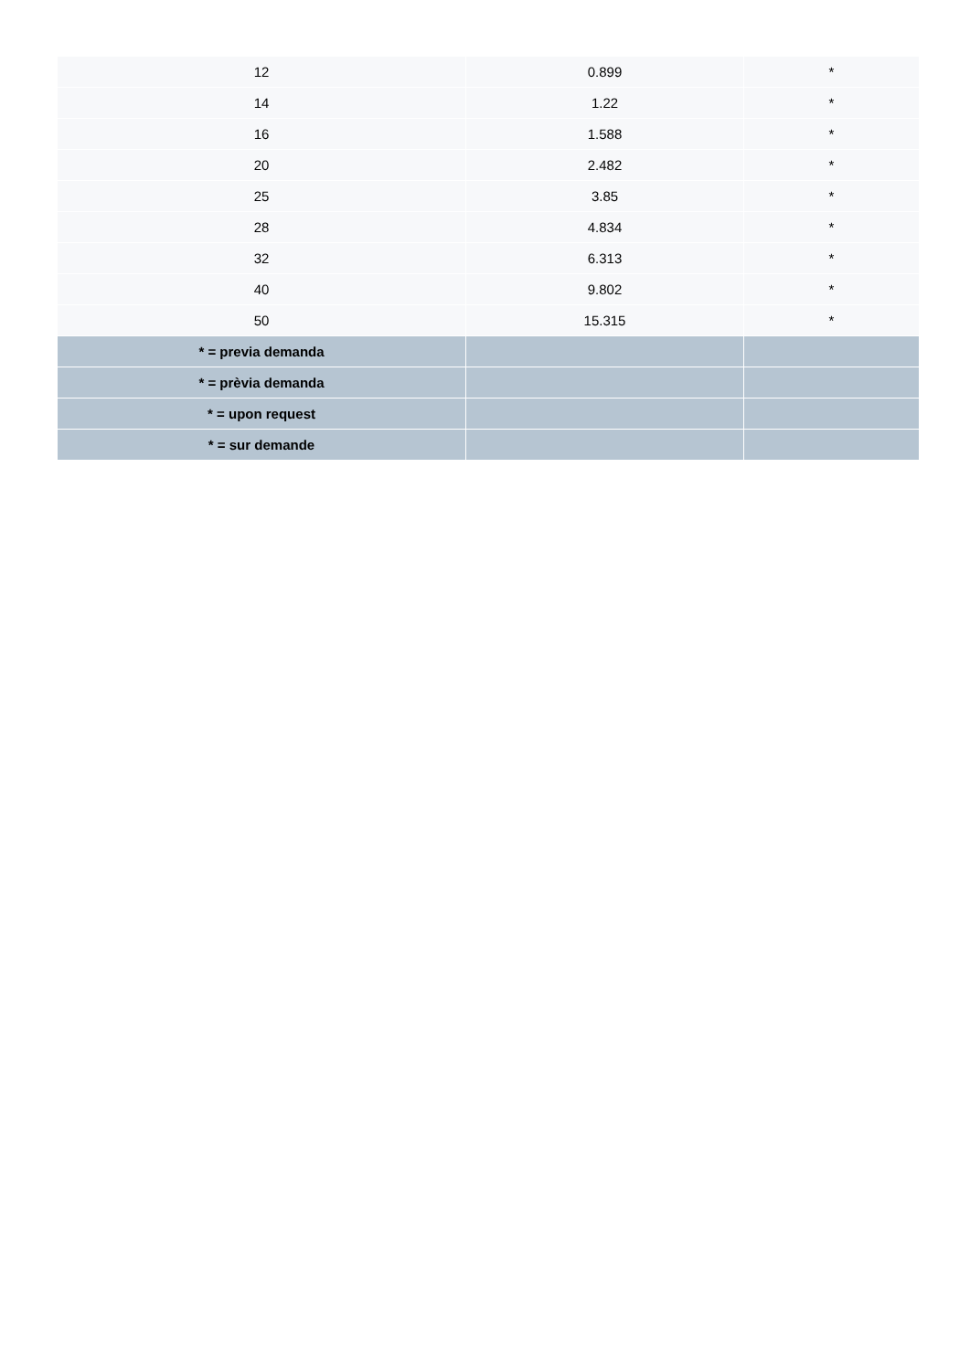| 12 | 0.899 | * |
| 14 | 1.22 | * |
| 16 | 1.588 | * |
| 20 | 2.482 | * |
| 25 | 3.85 | * |
| 28 | 4.834 | * |
| 32 | 6.313 | * |
| 40 | 9.802 | * |
| 50 | 15.315 | * |
| * = previa demanda | | |
| * = prèvia demanda | | |
| * = upon request | | |
| * = sur demande | | |